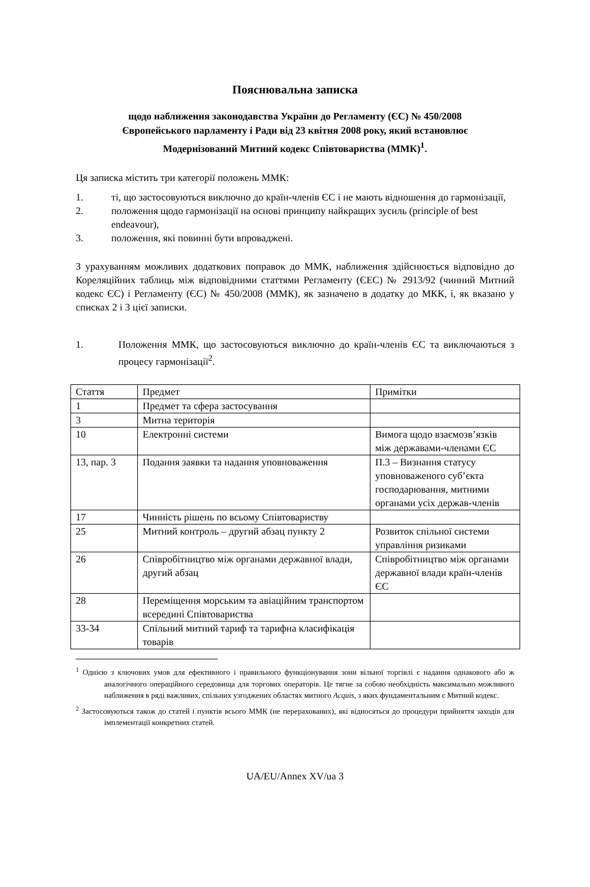Пояснювальна записка
щодо наближення законодавства України до Регламенту (ЄС) № 450/2008
Європейського парламенту і Ради від 23 квітня 2008 року, який встановлює
Модернізований Митний кодекс Співтовариства (ММК)<sup>1</sup>.
Ця записка містить три категорії положень ММК:
1. ті, що застосовуються виключно до країн-членів ЄС і не мають відношення до гармонізації,
2. положення щодо гармонізації на основі принципу найкращих зусиль (principle of best endeavour),
3. положення, які повинні бути впроваджені.
З урахуванням можливих додаткових поправок до ММК, наближення здійснюється відповідно до Кореляційних таблиць між відповідними статтями Регламенту (ЄЕС) № 2913/92 (чинний Митний кодекс ЄС) і Регламенту (ЄС) № 450/2008 (ММК), як зазначено в додатку до МКК, і, як вказано у списках 2 і 3 цієї записки.
1. Положення ММК, що застосовуються виключно до країн-членів ЄС та виключаються з процесу гармонізації<sup>2</sup>.
| Стаття | Предмет | Примітки |
| 1 | Предмет та сфера застосування | |
| 3 | Митна територія | |
| 10 | Електронні системи | Вимога щодо взаємозв’язків між державами-членами ЄС |
| 13, пар. 3 | Подання заявки та надання уповноваження | П.3 – Визнання статусу уповноваженого суб’єкта господарювання, митними органами усіх держав-членів |
| 17 | Чинність рішень по всьому Співтовариству | |
| 25 | Митний контроль – другий абзац пункту 2 | Розвиток спільної системи управління ризиками |
| 26 | Співробітництво між органами державної влади, другий абзац | Співробітництво між органами державної влади країн-членів ЄС |
| 28 | Переміщення морським та авіаційним транспортом всередині Співтовариства | |
| 33-34 | Спільний митний тариф та тарифна класифікація товарів | |
<sup>1</sup> Однією з ключових умов для ефективного і правильного функціонування зони вільної торгівлі є надання однакового або ж аналогічного операційного середовища для торгових операторів. Це тягне за собою необхідність максимально можливого наближення в ряді важливих, спільних узгоджених областях митного Acquis, з яких фундаментальним є Митний кодекс.
<sup>2</sup> Застосовуються також до статей і пунктів всього ММК (не перерахованих), які відносяться до процедури прийняття заходів для імплементації конкретних статей.
UA/EU/Annex XV/ua 3